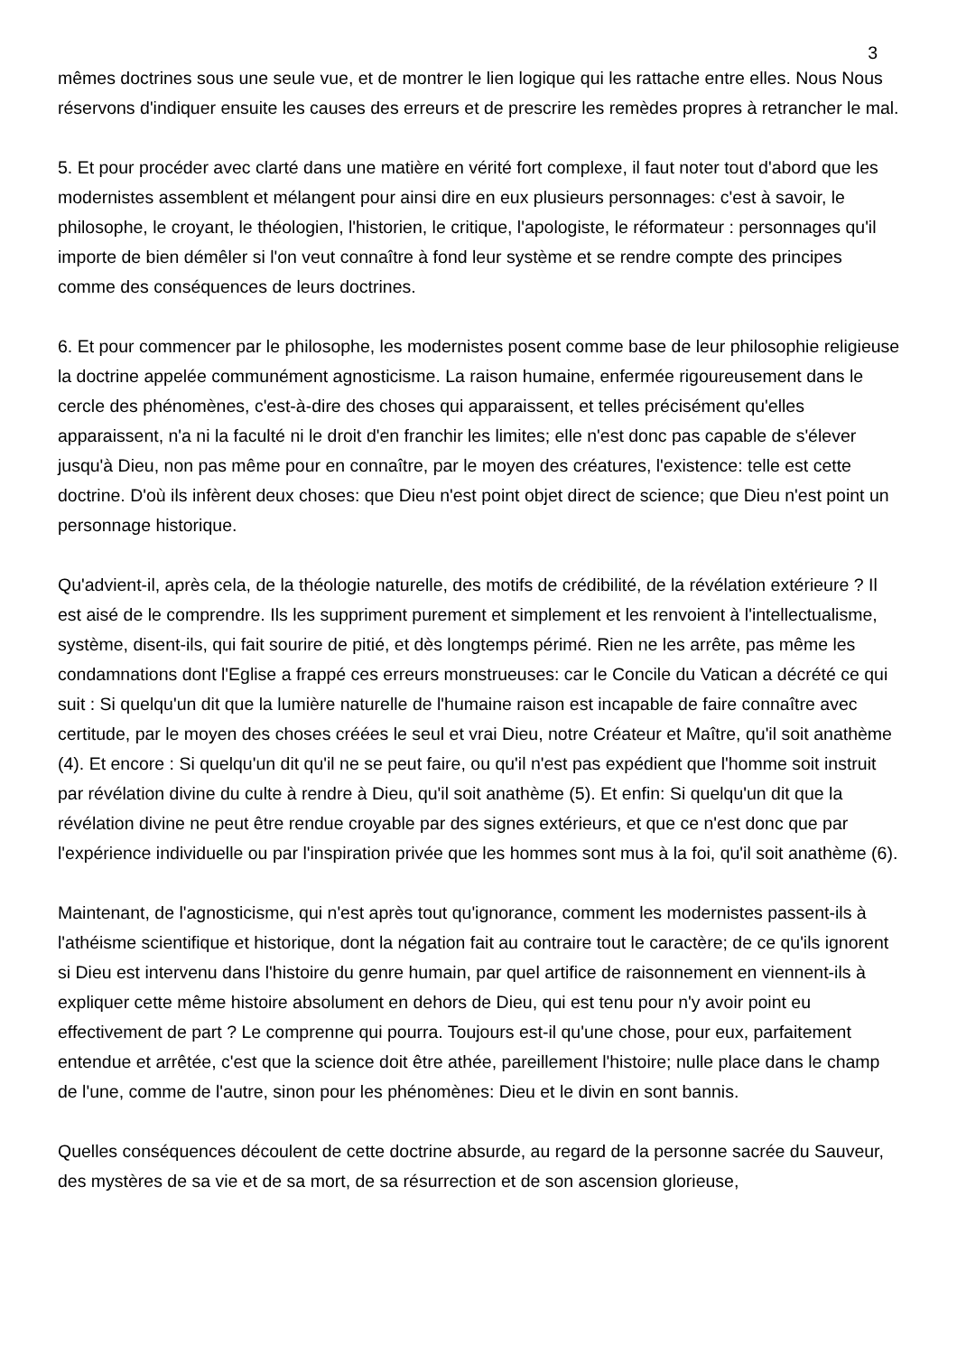3
mêmes doctrines sous une seule vue, et de montrer le lien logique qui les rattache entre elles. Nous Nous réservons d'indiquer ensuite les causes des erreurs et de prescrire les remèdes propres à retrancher le mal.
5. Et pour procéder avec clarté dans une matière en vérité fort complexe, il faut noter tout d'abord que les modernistes assemblent et mélangent pour ainsi dire en eux plusieurs personnages: c'est à savoir, le philosophe, le croyant, le théologien, l'historien, le critique, l'apologiste, le réformateur : personnages qu'il importe de bien démêler si l'on veut connaître à fond leur système et se rendre compte des principes comme des conséquences de leurs doctrines.
6. Et pour commencer par le philosophe, les modernistes posent comme base de leur philosophie religieuse la doctrine appelée communément agnosticisme. La raison humaine, enfermée rigoureusement dans le cercle des phénomènes, c'est-à-dire des choses qui apparaissent, et telles précisément qu'elles apparaissent, n'a ni la faculté ni le droit d'en franchir les limites; elle n'est donc pas capable de s'élever jusqu'à Dieu, non pas même pour en connaître, par le moyen des créatures, l'existence: telle est cette doctrine. D'où ils infèrent deux choses: que Dieu n'est point objet direct de science; que Dieu n'est point un personnage historique.
Qu'advient-il, après cela, de la théologie naturelle, des motifs de crédibilité, de la révélation extérieure ? Il est aisé de le comprendre. Ils les suppriment purement et simplement et les renvoient à l'intellectualisme, système, disent-ils, qui fait sourire de pitié, et dès longtemps périmé. Rien ne les arrête, pas même les condamnations dont l'Eglise a frappé ces erreurs monstrueuses: car le Concile du Vatican a décrété ce qui suit : Si quelqu'un dit que la lumière naturelle de l'humaine raison est incapable de faire connaître avec certitude, par le moyen des choses créées le seul et vrai Dieu, notre Créateur et Maître, qu'il soit anathème (4). Et encore : Si quelqu'un dit qu'il ne se peut faire, ou qu'il n'est pas expédient que l'homme soit instruit par révélation divine du culte à rendre à Dieu, qu'il soit anathème (5). Et enfin: Si quelqu'un dit que la révélation divine ne peut être rendue croyable par des signes extérieurs, et que ce n'est donc que par l'expérience individuelle ou par l'inspiration privée que les hommes sont mus à la foi, qu'il soit anathème (6).
Maintenant, de l'agnosticisme, qui n'est après tout qu'ignorance, comment les modernistes passent-ils à l'athéisme scientifique et historique, dont la négation fait au contraire tout le caractère; de ce qu'ils ignorent si Dieu est intervenu dans l'histoire du genre humain, par quel artifice de raisonnement en viennent-ils à expliquer cette même histoire absolument en dehors de Dieu, qui est tenu pour n'y avoir point eu effectivement de part ? Le comprenne qui pourra. Toujours est-il qu'une chose, pour eux, parfaitement entendue et arrêtée, c'est que la science doit être athée, pareillement l'histoire; nulle place dans le champ de l'une, comme de l'autre, sinon pour les phénomènes: Dieu et le divin en sont bannis.
Quelles conséquences découlent de cette doctrine absurde, au regard de la personne sacrée du Sauveur, des mystères de sa vie et de sa mort, de sa résurrection et de son ascension glorieuse,